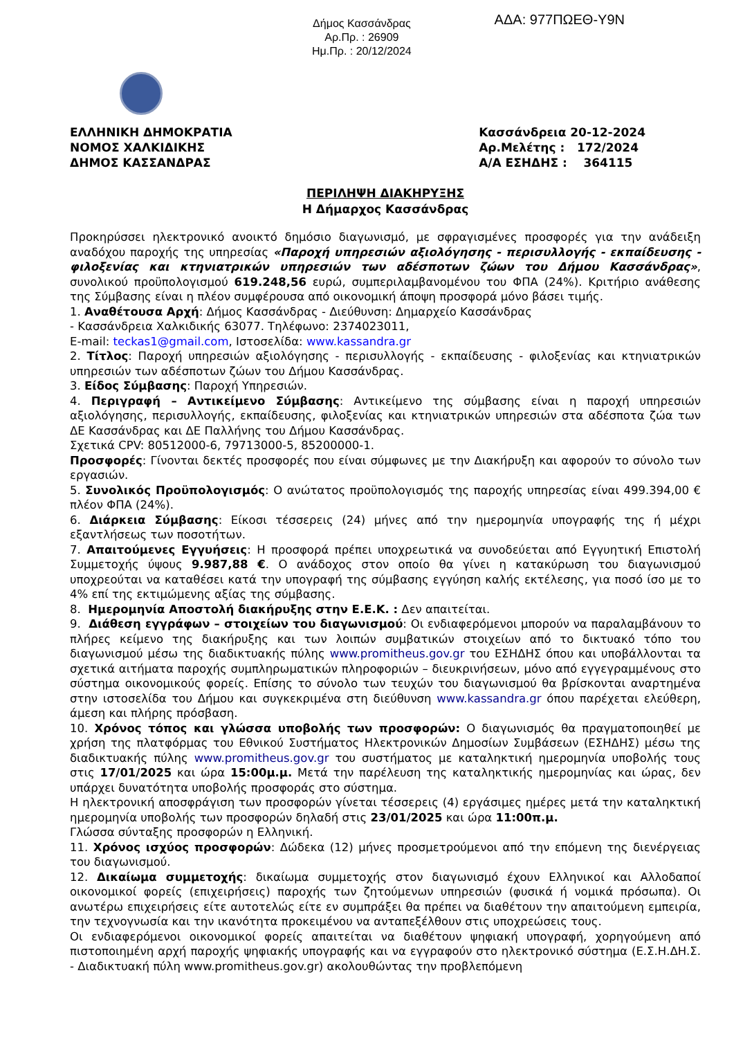Δήμος Κασσάνδρας
Αρ.Πρ. : 26909
Ημ.Πρ. : 20/12/2024
ΑΔΑ: 977ΠΩΕΘ-Υ9Ν
ΕΛΛΗΝΙΚΗ ΔΗΜΟΚΡΑΤΙΑ
ΝΟΜΟΣ ΧΑΛΚΙΔΙΚΗΣ
ΔΗΜΟΣ ΚΑΣΣΑΝΔΡΑΣ
Κασσάνδρεια 20-12-2024
Αρ.Μελέτης : 172/2024
Α/Α ΕΣΗΔΗΣ : 364115
ΠΕΡΙΛΗΨΗ ΔΙΑΚΗΡΥΞΗΣ
Η Δήμαρχος Κασσάνδρας
Προκηρύσσει ηλεκτρονικό ανοικτό δημόσιο διαγωνισμό, με σφραγισμένες προσφορές για την ανάδειξη αναδόχου παροχής της υπηρεσίας «Παροχή υπηρεσιών αξιολόγησης - περισυλλογής - εκπαίδευσης - φιλοξενίας και κτηνιατρικών υπηρεσιών των αδέσποτων ζώων του Δήμου Κασσάνδρας», συνολικού προϋπολογισμού 619.248,56 ευρώ, συμπεριλαμβανομένου του ΦΠΑ (24%). Κριτήριο ανάθεσης της Σύμβασης είναι η πλέον συμφέρουσα από οικονομική άποψη προσφορά μόνο βάσει τιμής.
1. Αναθέτουσα Αρχή: Δήμος Κασσάνδρας - Διεύθυνση: Δημαρχείο Κασσάνδρας
- Κασσάνδρεια Χαλκιδικής 63077. Τηλέφωνο: 2374023011,
E-mail: teckas1@gmail.com, Ιστοσελίδα: www.kassandra.gr
2. Τίτλος: Παροχή υπηρεσιών αξιολόγησης - περισυλλογής - εκπαίδευσης - φιλοξενίας και κτηνιατρικών υπηρεσιών των αδέσποτων ζώων του Δήμου Κασσάνδρας.
3. Είδος Σύμβασης: Παροχή Υπηρεσιών.
4. Περιγραφή – Αντικείμενο Σύμβασης: Αντικείμενο της σύμβασης είναι η παροχή υπηρεσιών αξιολόγησης, περισυλλογής, εκπαίδευσης, φιλοξενίας και κτηνιατρικών υπηρεσιών στα αδέσποτα ζώα των ΔΕ Κασσάνδρας και ΔΕ Παλλήνης του Δήμου Κασσάνδρας.
Σχετικά CPV: 80512000-6, 79713000-5, 85200000-1.
Προσφορές: Γίνονται δεκτές προσφορές που είναι σύμφωνες με την Διακήρυξη και αφορούν το σύνολο των εργασιών.
5. Συνολικός Προϋπολογισμός: Ο ανώτατος προϋπολογισμός της παροχής υπηρεσίας είναι 499.394,00 € πλέον ΦΠΑ (24%).
6. Διάρκεια Σύμβασης: Είκοσι τέσσερεις (24) μήνες από την ημερομηνία υπογραφής της ή μέχρι εξαντλήσεως των ποσοτήτων.
7. Απαιτούμενες Εγγυήσεις: Η προσφορά πρέπει υποχρεωτικά να συνοδεύεται από Εγγυητική Επιστολή Συμμετοχής ύψους 9.987,88 €. Ο ανάδοχος στον οποίο θα γίνει η κατακύρωση του διαγωνισμού υποχρεούται να καταθέσει κατά την υπογραφή της σύμβασης εγγύηση καλής εκτέλεσης, για ποσό ίσο με το 4% επί της εκτιμώμενης αξίας της σύμβασης.
8. Ημερομηνία Αποστολή διακήρυξης στην Ε.Ε.Κ. : Δεν απαιτείται.
9. Διάθεση εγγράφων – στοιχείων του διαγωνισμού: Οι ενδιαφερόμενοι μπορούν να παραλαμβάνουν το πλήρες κείμενο της διακήρυξης και των λοιπών συμβατικών στοιχείων από το δικτυακό τόπο του διαγωνισμού μέσω της διαδικτυακής πύλης www.promitheus.gov.gr του ΕΣΗΔΗΣ όπου και υποβάλλονται τα σχετικά αιτήματα παροχής συμπληρωματικών πληροφοριών – διευκρινήσεων, μόνο από εγγεγραμμένους στο σύστημα οικονομικούς φορείς. Επίσης το σύνολο των τευχών του διαγωνισμού θα βρίσκονται αναρτημένα στην ιστοσελίδα του Δήμου και συγκεκριμένα στη διεύθυνση www.kassandra.gr όπου παρέχεται ελεύθερη, άμεση και πλήρης πρόσβαση.
10. Χρόνος τόπος και γλώσσα υποβολής των προσφορών: Ο διαγωνισμός θα πραγματοποιηθεί με χρήση της πλατφόρμας του Εθνικού Συστήματος Ηλεκτρονικών Δημοσίων Συμβάσεων (ΕΣΗΔΗΣ) μέσω της διαδικτυακής πύλης www.promitheus.gov.gr του συστήματος με καταληκτική ημερομηνία υποβολής τους στις 17/01/2025 και ώρα 15:00μ.μ. Μετά την παρέλευση της καταληκτικής ημερομηνίας και ώρας, δεν υπάρχει δυνατότητα υποβολής προσφοράς στο σύστημα.
Η ηλεκτρονική αποσφράγιση των προσφορών γίνεται τέσσερεις (4) εργάσιμες ημέρες μετά την καταληκτική ημερομηνία υποβολής των προσφορών δηλαδή στις 23/01/2025 και ώρα 11:00π.μ.
Γλώσσα σύνταξης προσφορών η Ελληνική.
11. Χρόνος ισχύος προσφορών: Δώδεκα (12) μήνες προσμετρούμενοι από την επόμενη της διενέργειας του διαγωνισμού.
12. Δικαίωμα συμμετοχής: δικαίωμα συμμετοχής στον διαγωνισμό έχουν Ελληνικοί και Αλλοδαποί οικονομικοί φορείς (επιχειρήσεις) παροχής των ζητούμενων υπηρεσιών (φυσικά ή νομικά πρόσωπα). Οι ανωτέρω επιχειρήσεις είτε αυτοτελώς είτε εν συμπράξει θα πρέπει να διαθέτουν την απαιτούμενη εμπειρία, την τεχνογνωσία και την ικανότητα προκειμένου να ανταπεξέλθουν στις υποχρεώσεις τους.
Οι ενδιαφερόμενοι οικονομικοί φορείς απαιτείται να διαθέτουν ψηφιακή υπογραφή, χορηγούμενη από πιστοποιημένη αρχή παροχής ψηφιακής υπογραφής και να εγγραφούν στο ηλεκτρονικό σύστημα (Ε.Σ.Η.ΔΗ.Σ. - Διαδικτυακή πύλη www.promitheus.gov.gr) ακολουθώντας την προβλεπόμενη